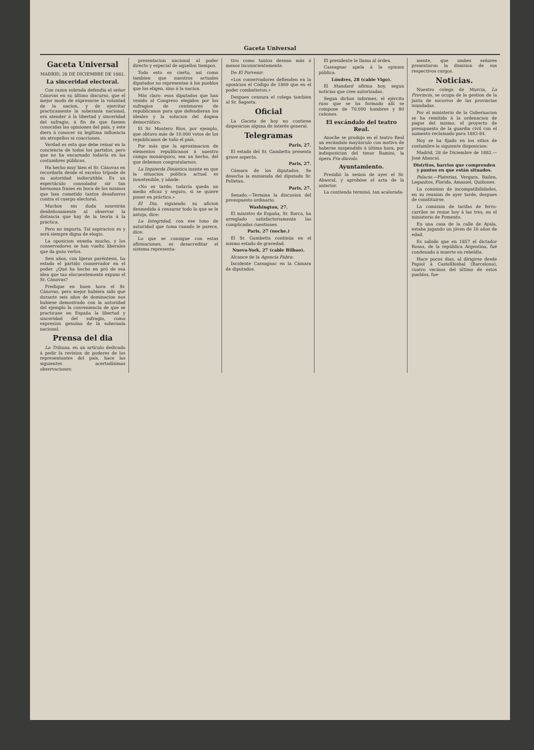Gaceta Universal
Gaceta Universal
MADRID, 28 DE DICIEMBRE DE 1882.
La sinceridad electoral.
Con razon sobrada defendia el señor Cánovas en su último discurso, que el mejor modo de expresarse la voluntad de la nacion, y de ejercitar practicamente la soberanía nacional, era atender á la libertad y sinceridad del sufragio, á fin de que fuesen conocidas las opiniones del país, y este diera á conocer su legítima influencia sin atropellos ni coacciones.
Verdad es esta que debe reinar en la conciencia de todos los partidos, pero que no ha encarnado todavía en las costumbres públicas.
Ha hecho muy bien el Sr. Cánovas en recordarla desde el excelso trípode de su autoridad indiscutible. Es un espectáculo consolador oir tan hermosas frases en boca de los mismos que han cometido tantos desafueros contra el cuerpo electoral.
Muchos sin duda sonreirán desdeñosamente al observar la distancia que hay de la teoría á la práctica.
Pero no importa. Tal aspiracion es y será siempre digna de elogio.
La oposicion enseña mucho, y los conservadores se han vuelto liberales que da gozo verlos.
Seis años, con lijeros paréntesis, ha estado el partido conservador en el poder. ¿Qué ha hecho en pró de esa idea que tan elocuentemente expuso el Sr. Cánovas?
Predique en buen hora el Sr. Cánovas, pero mejor hubiera sido que durante seis años de dominacion nos hubiese demostrado con la autoridad del ejemplo la conveniencia de que se practicase en España la libertad y sinceridad del sufragio, como expresion genuina de la soberanía nacional.
Prensa del dia
La Tribuna, en un artículo dedicado á pedir la revision de poderes de los representantes del país, hace las siguientes acertadísimas observaciones:
presentacion nacional al poder directo y especial de aquellos tiempos.
Todo esto es cierto, así como tambien que nuestros actuales diputados no representan á los pueblos que los eligen, sino á la nacion.
Más claro: esos diputados que han venido al Congreso elegidos por los sufragios de centenares de republicanos para que defendieran los ideales y la solucion del dogma democrático.
El Sr. Montero Rios, por ejemplo, que obtuvo más de 10.000 votos de los republicanos de todo el país.
Por más que la aproximacion de elementos republicanos á nuestro campo monárquico, sea un hecho, del que debemos congratularnos.
La Izquierda Dinástica insiste en que la situacion política actual es insostenible, y añade:
«No es tarde; todavía queda un medio eficaz y seguro, si se quiere poner en práctica.»
El Dia, siguiendo su aficion desmedida á censurar todo lo que se le antoja, dice:
La Integridad, con ese tono de autoridad que toma cuando le parece, dice:
Lo que se consigue con estas afirmaciones, es desacreditar el sistema representa-
tivo como tantos desean más ó menos inconscientemente.
De El Porvenir:
«Los conservadores defienden en la oposicion el Código de 1869 que en el poder combatieron.»
Despues censura el colega tambien al Sr. Sagasta.
Oficial
La Gaceta de hoy no contiene disposicion alguna de interés general.
Telegramas
Paris, 27.
El estado del Sr. Gambetta presenta grave aspecto.
Paris, 27.
Cámara de los diputados. Se desecha la enmienda del diputado Sr. Pelletan.
Paris, 27.
Senado.—Termina la discusion del presupuesto ordinario.
Washington, 27.
El ministro de España, Sr. Barca, ha arreglado satisfactoriamente las complicadas cuestiones.
Paris, 27 (noche.)
El Sr. Gambetta continúa en el mismo estado de gravedad.
Nueva-York, 27 (cable Bilbao).
Alcance de la Agencia Fabra:
Incidente Cassagnac en la Cámara de diputados.
El presidente le llama al órden.
Cassagnac apela á la opinion pública.
Lóndres, 28 (cable Vigo).
El Standard afirma hoy, segun noticias que cree autorizadas.
Segun dichos informes, el ejército ruso que se ha formado allí se compone de 70.000 hombres y 80 cañones.
El escándalo del teatro Real.
Anoche se produjo en el teatro Real un escándalo mayúsculo con motivo de haberse suspendido á última hora, por indisposicion del tenor Ramini, la ópera Fra-diavolo.
Ayuntamiento.
Presidió la sesion de ayer el Sr. Abascal, y aprobóse el acta de la anterior.
La contienda terminó, tan acalorada-
mente, que ambes señores presentaron la dimision de sus respectivos cargos.
Noticias.
Nuestro colega de Murcia, La Provincia, se ocupa de la gestion de la junta de socorros de las provincias inundadas.
Por el ministerio de la Gobernacion se ha remitido á la ordenacion de pagos del mismo, el proyecto de presupuesto de la guardia civil con el aumento reclamado para 1883-84.
Hoy se ha fijado en los sitios de costumbre la siguiente disposicion:
Madrid, 28 de Diciembre de 1882.—José Abascal.
Distritos, barrios que comprenden y puntos en que están situados.
Palacio.—Platerias, Vergara, Bailen, Leganitos, Florida, Amaniel, Quiñones.
La comision de incompatibilidades, en su reunion de ayer tarde, despues de constituirse.
La comision de tarifas de ferro-carriles se reune hoy á las tres, en el ministerio de Fomento.
En una casa de la calle de Ayala, estaba jugando un jóven de 16 años de edad.
Es sabido que en 1857 el dictador Rosas, de la república Argentina, fué condenado á muerte en rebeldía.
Hace pocos dias, al dirigirse desde Papiol á Castellbisbal (Barcelona), cuatro vecinos del último de estos pueblos, fue-